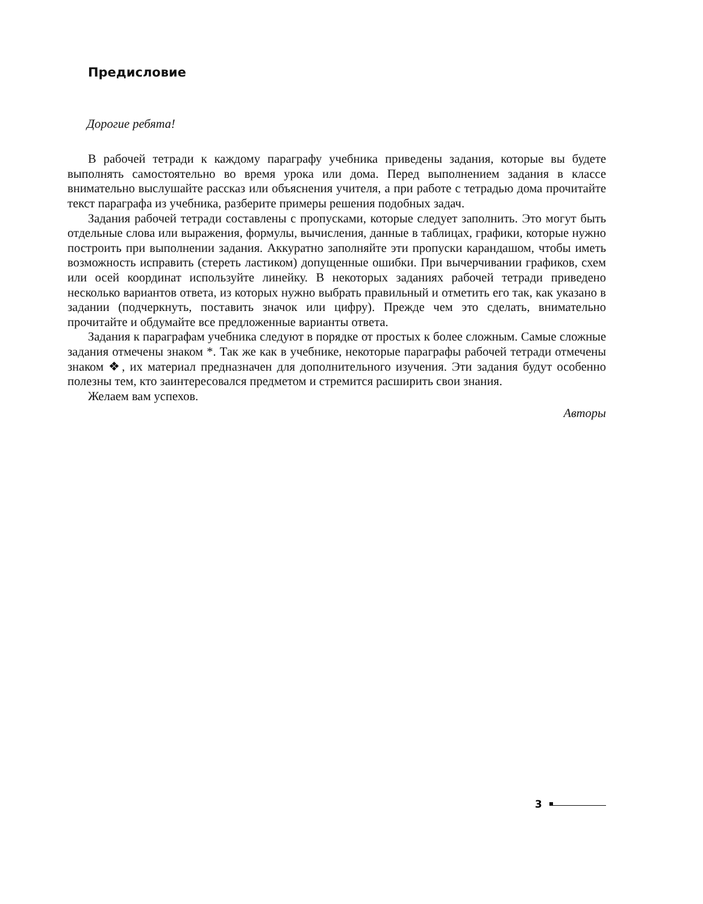Предисловие
Дорогие ребята!
В рабочей тетради к каждому параграфу учебника приведены задания, которые вы будете выполнять самостоятельно во время урока или дома. Перед выполнением задания в классе внимательно выслушайте рассказ или объяснения учителя, а при работе с тетрадью дома прочитайте текст параграфа из учебника, разберите примеры решения подобных задач.
Задания рабочей тетради составлены с пропусками, которые следует заполнить. Это могут быть отдельные слова или выражения, формулы, вычисления, данные в таблицах, графики, которые нужно построить при выполнении задания. Аккуратно заполняйте эти пропуски карандашом, чтобы иметь возможность исправить (стереть ластиком) допущенные ошибки. При вычерчивании графиков, схем или осей координат используйте линейку. В некоторых заданиях рабочей тетради приведено несколько вариантов ответа, из которых нужно выбрать правильный и отметить его так, как указано в задании (подчеркнуть, поставить значок или цифру). Прежде чем это сделать, внимательно прочитайте и обдумайте все предложенные варианты ответа.
Задания к параграфам учебника следуют в порядке от простых к более сложным. Самые сложные задания отмечены знаком *. Так же как в учебнике, некоторые параграфы рабочей тетради отмечены знаком ❖, их материал предназначен для дополнительного изучения. Эти задания будут особенно полезны тем, кто заинтересовался предметом и стремится расширить свои знания.
Желаем вам успехов.
Авторы
3